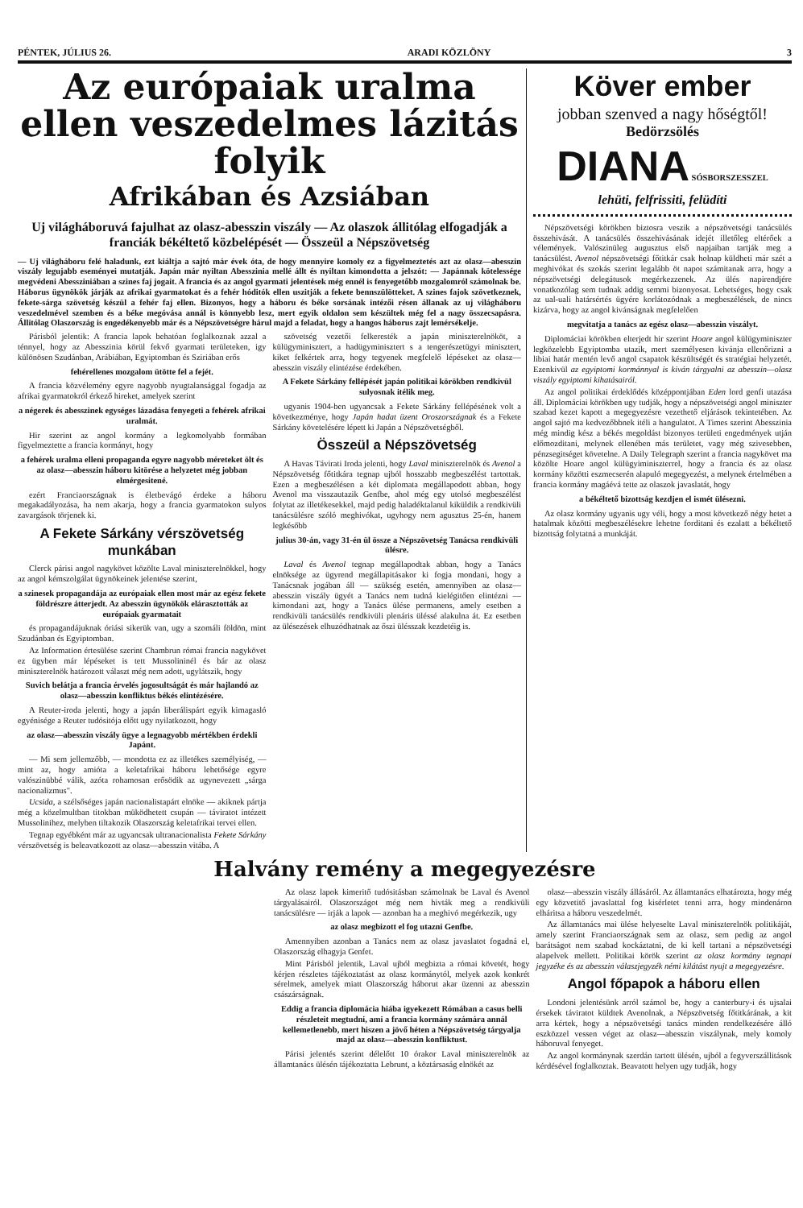PÉNTEK, JÚLIUS 26. ARADI KÖZLÖNY 3
Az európaiak uralma ellen veszedelmes lázitás folyik
Afrikában és Azsiában
Uj világháboruvá fajulhat az olasz-abesszin viszály — Az olaszok állitólag elfogadják a franciák békéltető közbelépését — Összeül a Népszövetség
— Uj világháboru felé haladunk, ezt kiáltja a sajtó már évek óta, de hogy mennyire komoly ez a figyelmeztetés azt az olasz—abesszin viszály legujabb eseményei mutatják. Japán már nyiltan Abesszinia mellé állt és nyiltan kimondotta a jelszót: — Japánnak kötelessége megvédeni Abessziniában a szines faj jogait. A francia és az angol gyarmati jelentések még ennél is fenyegetőbb mozgalomról számolnak be. Háborus ügynökök járják az afrikai gyarmatokat és a fehér hóditók ellen uszitják a fekete bennszülötteket. A szines fajok szövetkeznek, fekete-sárga szövetség készül a fehér faj ellen. Bizonyos, hogy a háboru és béke sorsának intézői résen állanak az uj világháboru veszedelmével szemben és a béke megóvása annál is könnyebb lesz, mert egyik oldalon sem készültek még fel a nagy összecsapásra. Állitólag Olaszország is engedékenyebb már és a Népszövetségre hárul majd a feladat, hogy a hangos háborus zajt lemérsékelje.
Párisból jelentik: A francia lapok behatóan foglalkoznak azzal a ténnyel, hogy az Abesszinia körül fekvő gyarmati területeken, igy különösen Szudánban, Arábiában, Egyiptomban és Sziriában erős
fehérellenes mozgalom ütötte fel a fejét.
A francia közvélemény egyre nagyobb nyugtalansággal fogadja az afrikai gyarmatokról érkező hireket, amelyek szerint
a négerek és abesszinek egységes lázadása fenyegeti a fehérek afrikai uralmát.
Hir szerint az angol kormány a legkomolyabb formában figyelmeztette a francia kormányt, hogy
a fehérek uralma elleni propaganda egyre nagyobb méreteket ölt és az olasz—abesszin háboru kitörése a helyzetet még jobban elmérgesitené.
ezért Franciaországnak is életbevágó érdeke a háboru megakadályozása, ha nem akarja, hogy a francia gyarmatokon sulyos zavargások törjenek ki.
A Fekete Sárkány vérszövetség munkában
Clerck párisi angol nagykövet közölte Laval miniszterelnökkel, hogy az angol kémszolgálat ügynökeinek jelentése szerint,
a szinesek propagandája az európaiak ellen most már az egész fekete földrészre átterjedt. Az abesszin ügynökök elárasztották az európaiak gyarmatait
és propagandájuknak óriási sikerük van, ugy a szomáli földön, mint Szudánban és Egyiptomban.
Az Information értesülése szerint Chambrun római francia nagykövet ez ügyben már lépéseket is tett Mussolininél és bár az olasz miniszterelnök határozott választ még nem adott, ugylátszik, hogy
Suvich belátja a francia érvelés jogosultságát és már hajlandó az olasz—abesszin konfliktus békés elintézésére.
A Reuter-iroda jelenti, hogy a japán liberálispárt egyik kimagasló egyénisége a Reuter tudósitója előtt ugy nyilatkozott, hogy
az olasz—abesszin viszály ügye a legnagyobb mértékben érdekli Japánt.
— Mi sem jellemzőbb, — mondotta ez az illetékes személyiség, — mint az, hogy amióta a keletafrikai háboru lehetősége egyre valószinübbé válik, azóta rohamosan erősödik az ugynevezett „sárga nacionalizmus".
Ucsida, a szélsőséges japán nacionalistapárt elnöke — akiknek pártja még a közelmultban titokban müködhetett csupán — táviratot intézett Mussolinihez, melyben tiltakozik Olaszország keletafrikai tervei ellen.
Tegnap egyébként már az ugyancsak ultranacionalista Fekete Sárkány vérszövetség is beleavatkozott az olasz—abesszin vitába. A
szövetség vezetői felkeresték a japán miniszterelnököt, a külügyminisztert, a hadügyminisztert s a tengerészetügyi minisztert, kiket felkértek arra, hogy tegyenek megfelelő lépéseket az olasz—abesszin viszály elintézése érdekében.
A Fekete Sárkány fellépését japán politikai körökben rendkivül sulyosnak itélik meg.
ugyanis 1904-ben ugyancsak a Fekete Sárkány fellépésének volt a következménye, hogy Japán hadat üzent Oroszországnak és a Fekete Sárkány követelésére lépett ki Japán a Népszövetségből.
Összeül a Népszövetség
A Havas Távirati Iroda jelenti, hogy Laval miniszterelnök és Avenol a Népszövetség főtitkára tegnap ujból hosszabb megbeszélést tartottak. Ezen a megbeszélésen a két diplomata megállapodott abban, hogy Avenol ma visszautazik Genfbe, ahol még egy utolsó megbeszélést folytat az illetékesekkel, majd pedig haladéktalanul kiküldik a rendkivüli tanácsülésre szóló meghivókat, ugyhogy nem agusztus 25-én, hanem legkésőbb
julius 30-án, vagy 31-én ül össze a Népszövetség Tanácsa rendkivüli ülésre.
Laval és Avenol tegnap megállapodtak abban, hogy a Tanács elnöksége az ügyrend megállapitásakor ki fogja mondani, hogy a Tanácsnak jogában áll — szükség esetén, amennyiben az olasz—abesszin viszály ügyét a Tanács nem tudná kielégitően elintézni — kimondani azt, hogy a Tanács ülése permanens, amely esetben a rendkivüli tanácsülés rendkivüli plenáris üléssé alakulna át. Ez esetben az ülésezések elhuzódhatnak az őszi ülésszak kezdetéig is.
Köver ember
jobban szenved a nagy hőségtől!
Bedörzsölés
DIANA SÓSBORSZESSZEL
lehüti, felfrissiti, felüdíti
Népszövetségi körökben biztosra veszik a népszövetségi tanácsülés összehivását. A tanácsülés összehivásának idejét illetőleg eltérőek a vélemények. Valószinüleg augusztus első napjaiban tartják meg a tanácsülést. Avenol népszövetségi főtitkár csak holnap küldheti már szét a meghivókat és szokás szerint legalább öt napot számitanak arra, hogy a népszövetségi delegátusok megérkezzenek. Az ülés napirendjére vonatkozólag sem tudnak addig semmi bizonyosat. Lehetséges, hogy csak az ual-uali határsértés ügyére korlátozódnak a megbeszélések, de nincs kizárva, hogy az angol kivánságnak megfelelően
megvitatja a tanács az egész olasz—abesszin viszályt.
Diplomáciai körökben elterjedt hir szerint Hoare angol külügyminiszter legközelebb Egyiptomba utazik, mert személyesen kivánja ellenőrizni a libiai határ mentén levő angol csapatok készültségét és stratégiai helyzetét. Ezenkivül az egyiptomi kormánnyal is kiván tárgyalni az abesszin—olasz viszály egyiptomi kihatásairól.
Az angol politikai érdeklődés középpontjában Eden lord genfi utazása áll. Diplomáciai körökben ugy tudják, hogy a népszövetségi angol miniszter szabad kezet kapott a megegyezésre vezethető eljárások tekintetében. Az angol sajtó ma kedvezőbbnek itéli a hangulatot. A Times szerint Abesszinia még mindig kész a békés megoldást bizonyos területi engedmények utján előmozditani, melynek ellenében más területet, vagy még szivesebben, pénzsegitséget követelne. A Daily Telegraph szerint a francia nagykövet ma közölte Hoare angol külügyiminiszterrel, hogy a francia és az olasz kormány közötti eszmecserén alapuló megegyezést, a melynek értelmében a francia kormány magáévá tette az olaszok javaslatát, hogy
a békéltető bizottság kezdjen el ismét ülésezni.
Az olasz kormány ugyanis ugy véli, hogy a most következő négy hetet a hatalmak közötti megbeszélésekre lehetne forditani és ezalatt a békéltető bizottság folytatná a munkáját.
Halvány remény a megegyezésre
Az olasz lapok kimeritő tudósitásban számolnak be Laval és Avenol tárgyalásairól. Olaszországot még nem hivták meg a rendkivüli tanácsülésre — irják a lapok — azonban ha a meghivó megérkezik, ugy
az olasz megbizott el fog utazni Genfbe.
Amennyiben azonban a Tanács nem az olasz javaslatot fogadná el, Olaszország elhagyja Genfet.
Mint Párisból jelentik, Laval ujból megbizta a római követét, hogy kérjen részletes tájékoztatást az olasz kormánytól, melyek azok konkrét sérelmek, amelyek miatt Olaszország háborut akar üzenni az abesszin császárságnak.
Eddig a francia diplomácia hiába igyekezett Rómában a casus belli részleteit megtudni, ami a francia kormány számára annál kellemetlenebb, mert hiszen a jövő héten a Népszövetség tárgyalja majd az olasz—abesszin konfliktust.
Párisi jelentés szerint délelőtt 10 órakor Laval miniszterelnök az államtanács ülésén tájékoztatta Lebrunt, a köztársaság elnökét az
olasz—abesszin viszály állásáról. Az államtanács elhatározta, hogy még egy közvetitő javaslattal fog kisérletet tenni arra, hogy mindenáron elháritsa a háboru veszedelmét.
Az államtanács mai ülése helyeselte Laval miniszterelnök politikáját, amely szerint Franciaországnak sem az olasz, sem pedig az angol barátságot nem szabad kockáztatni, de ki kell tartani a népszövetségi alapelvek mellett. Politikai körök szerint az olasz kormány tegnapi jegyzéke és az abesszin válaszjegyzék némi kilátást nyujt a megegyezésre.
Angol főpapok a háboru ellen
Londoni jelentésünk arról számol be, hogy a canterbury-i és ujsalai érsekek táviratot küldtek Avenolnak, a Népszövetség főtitkárának, a kit arra kértek, hogy a népszövetségi tanács minden rendelkezésére álló eszközzel vessen véget az olasz—abesszin viszálynak, mely komoly háboruval fenyeget.
Az angol kormánynak szerdán tartott ülésén, ujból a fegyverszállitások kérdésével foglalkoztak. Beavatott helyen ugy tudják, hogy